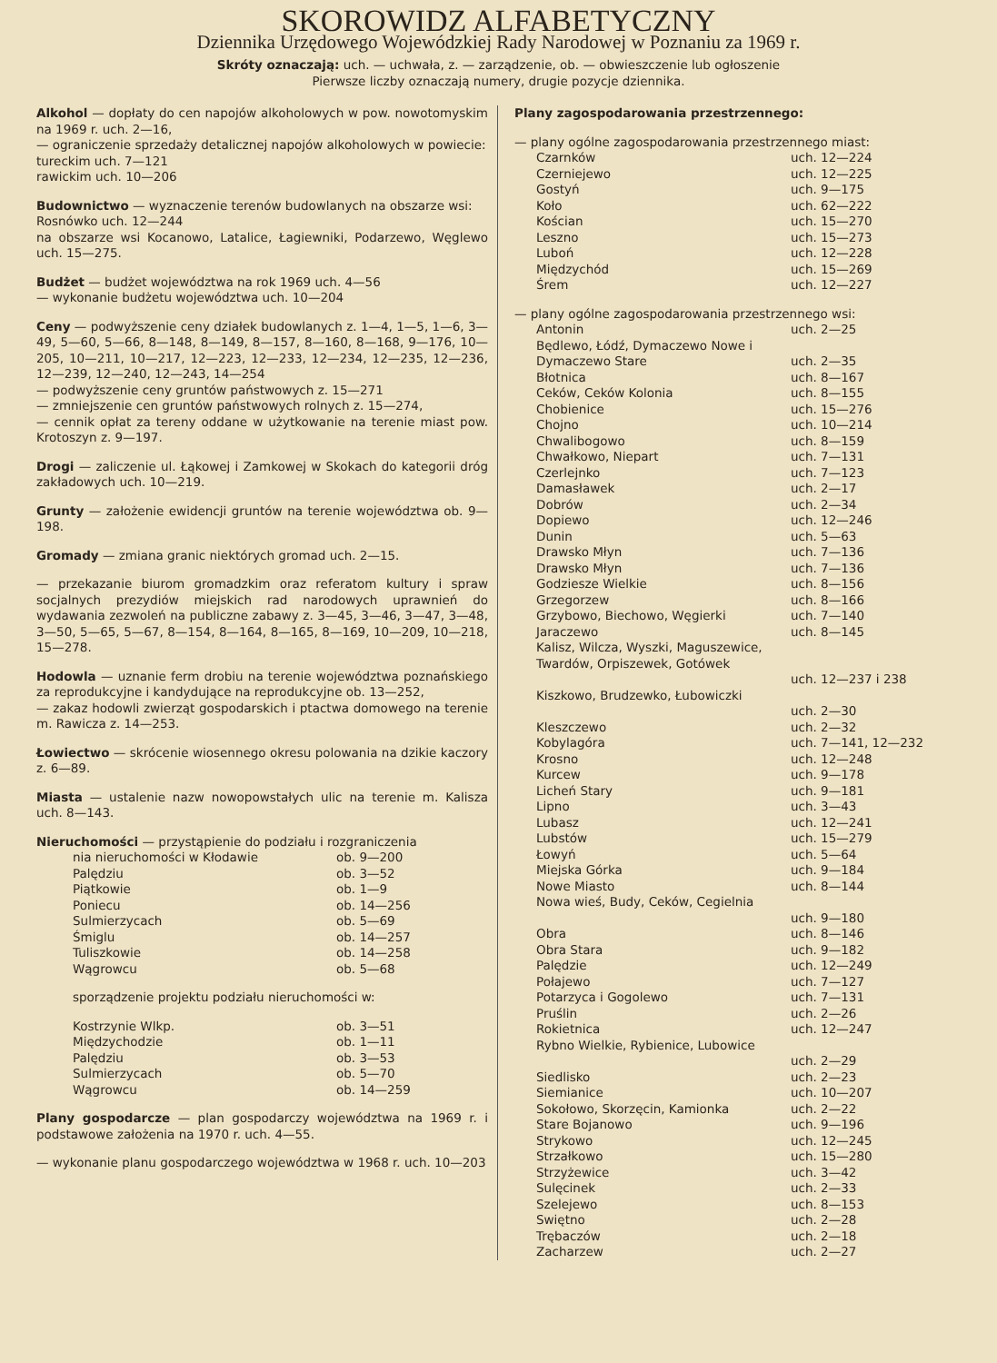SKOROWIDZ ALFABETYCZNY
Dziennika Urzędowego Wojewódzkiej Rady Narodowej w Poznaniu za 1969 r.
Skróty oznaczają: uch. — uchwała, z. — zarządzenie, ob. — obwieszczenie lub ogłoszenie
Pierwsze liczby oznaczają numery, drugie pozycje dziennika.
Alkohol — dopłaty do cen napojów alkoholowych w pow. nowotomyskim na 1969 r. uch. 2—16,
— ograniczenie sprzedaży detalicznej napojów alkoholowych w powiecie:
tureckim uch. 7—121
rawickim uch. 10—206
Budownictwo — wyznaczenie terenów budowlanych na obszarze wsi:
Rosnówko uch. 12—244
na obszarze wsi Kocanowo, Latalice, Łagiewniki, Podarzewo, Węglewo uch. 15—275.
Budżet — budżet województwa na rok 1969 uch. 4—56
— wykonanie budżetu województwa uch. 10—204
Ceny — podwyższenie ceny działek budowlanych z. 1—4, 1—5, 1—6, 3—49, 5—60, 5—66, 8—148, 8—149, 8—157, 8—160, 8—168, 9—176, 10—205, 10—211, 10—217, 12—223, 12—233, 12—234, 12—235, 12—236, 12—239, 12—240, 12—243, 14—254
— podwyższenie ceny gruntów państwowych z. 15—271
— zmniejszenie cen gruntów państwowych rolnych z. 15—274,
— cennik opłat za tereny oddane w użytkowanie na terenie miast pow. Krotoszyn z. 9—197.
Drogi — zaliczenie ul. Łąkowej i Zamkowej w Skokach do kategorii dróg zakładowych uch. 10—219.
Grunty — założenie ewidencji gruntów na terenie województwa ob. 9—198.
Gromady — zmiana granic niektórych gromad uch. 2—15.
— przekazanie biurom gromadzkim oraz referatom kultury i spraw socjalnych prezydiów miejskich rad narodowych uprawnień do wydawania zezwoleń na publiczne zabawy z. 3—45, 3—46, 3—47, 3—48, 3—50, 5—65, 5—67, 8—154, 8—164, 8—165, 8—169, 10—209, 10—218, 15—278.
Hodowla — uznanie ferm drobiu na terenie województwa poznańskiego za reprodukcyjne i kandydujące na reprodukcyjne ob. 13—252,
— zakaz hodowli zwierząt gospodarskich i ptactwa domowego na terenie m. Rawicza z. 14—253.
Łowiectwo — skrócenie wiosennego okresu polowania na dzikie kaczory z. 6—89.
Miasta — ustalenie nazw nowopowstałych ulic na terenie m. Kalisza uch. 8—143.
Nieruchomości — przystąpienie do podziału i rozgraniczenia
| nia nieruchomości w Kłodawie | ob. 9—200 |
| Palędziu | ob. 3—52 |
| Piątkowie | ob. 1—9 |
| Poniecu | ob. 14—256 |
| Sulmierzycach | ob. 5—69 |
| Śmiglu | ob. 14—257 |
| Tuliszkowie | ob. 14—258 |
| Wągrowcu | ob. 5—68 |
sporządzenie projektu podziału nieruchomości w:
| Kostrzynie Wlkp. | ob. 3—51 |
| Międzychodzie | ob. 1—11 |
| Palędziu | ob. 3—53 |
| Sulmierzycach | ob. 5—70 |
| Wągrowcu | ob. 14—259 |
Plany gospodarcze — plan gospodarczy województwa na 1969 r. i podstawowe założenia na 1970 r. uch. 4—55.
— wykonanie planu gospodarczego województwa w 1968 r. uch. 10—203
Plany zagospodarowania przestrzennego:
— plany ogólne zagospodarowania przestrzennego miast:
| Czarnków | uch. 12—224 |
| Czerniejewo | uch. 12—225 |
| Gostyń | uch. 9—175 |
| Koło | uch. 62—222 |
| Kościan | uch. 15—270 |
| Leszno | uch. 15—273 |
| Luboń | uch. 12—228 |
| Międzychód | uch. 15—269 |
| Śrem | uch. 12—227 |
— plany ogólne zagospodarowania przestrzennego wsi:
| Antonin | uch. 2—25 |
| Będlewo, Łódź, Dymaczewo Nowe i Dymaczewo Stare | uch. 2—35 |
| Błotnica | uch. 8—167 |
| Ceków, Ceków Kolonia | uch. 8—155 |
| Chobienice | uch. 15—276 |
| Chojno | uch. 10—214 |
| Chwalibogowo | uch. 8—159 |
| Chwałkowo, Niepart | uch. 7—131 |
| Czerlejnko | uch. 7—123 |
| Damasławek | uch. 2—17 |
| Dobrów | uch. 2—34 |
| Dopiewo | uch. 12—246 |
| Dunin | uch. 5—63 |
| Drawsko Młyn | uch. 7—136 |
| Drawsko Młyn | uch. 7—136 |
| Godziesze Wielkie | uch. 8—156 |
| Grzegorzew | uch. 8—166 |
| Grzybowo, Biechowo, Węgierki | uch. 7—140 |
| Jaraczewo | uch. 8—145 |
| Kalisz, Wilcza, Wyszki, Maguszewice, Twardów, Orpiszewek, Gotówek | uch. 12—237 i 238 |
| Kiszkowo, Brudzewko, Łubowiczki | uch. 2—30 |
| Kleszczewo | uch. 2—32 |
| Kobylagóra | uch. 7—141, 12—232 |
| Krosno | uch. 12—248 |
| Kurcew | uch. 9—178 |
| Licheń Stary | uch. 9—181 |
| Lipno | uch. 3—43 |
| Lubasz | uch. 12—241 |
| Lubstów | uch. 15—279 |
| Łowyń | uch. 5—64 |
| Miejska Górka | uch. 9—184 |
| Nowe Miasto | uch. 8—144 |
| Nowa wieś, Budy, Ceków, Cegielnia | uch. 9—180 |
| Obra | uch. 8—146 |
| Obra Stara | uch. 9—182 |
| Palędzie | uch. 12—249 |
| Połajewo | uch. 7—127 |
| Potarzyca i Gogolewo | uch. 7—131 |
| Pruślin | uch. 2—26 |
| Rokietnica | uch. 12—247 |
| Rybno Wielkie, Rybienice, Lubowice | uch. 2—29 |
| Siedlisko | uch. 2—23 |
| Siemianice | uch. 10—207 |
| Sokołowo, Skorzęcin, Kamionka | uch. 2—22 |
| Stare Bojanowo | uch. 9—196 |
| Strykowo | uch. 12—245 |
| Strzałkowo | uch. 15—280 |
| Strzyżewice | uch. 3—42 |
| Sulęcinek | uch. 2—33 |
| Szelejewo | uch. 8—153 |
| Swiętno | uch. 2—28 |
| Trębaczów | uch. 2—18 |
| Zacharzew | uch. 2—27 |